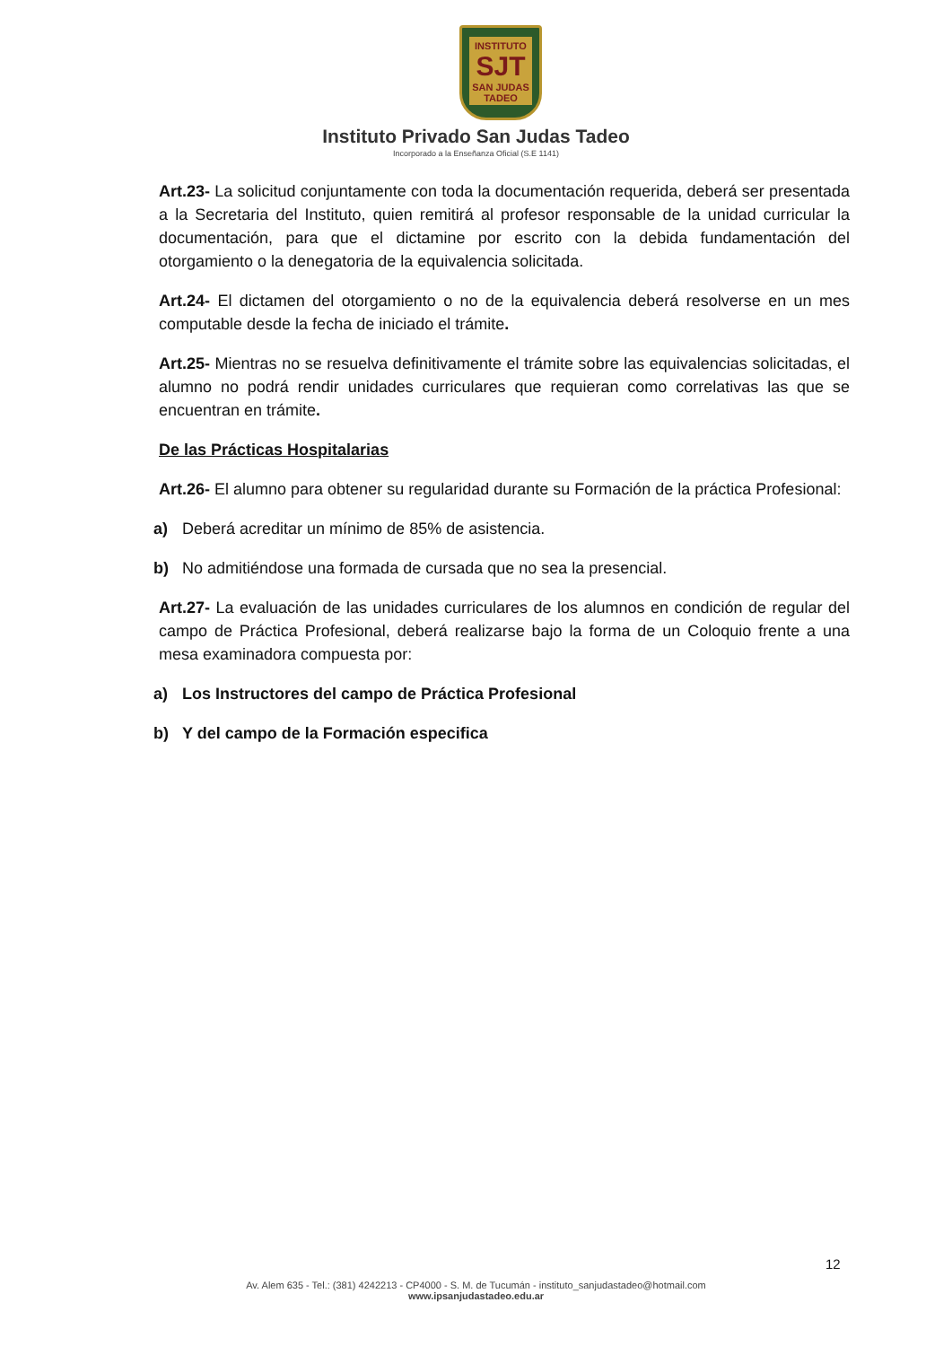INSTITUTO
SJT
SAN JUDAS TADEO
Instituto Privado San Judas Tadeo
Incorporado a la Enseñanza Oficial (S.E 1141)
Art.23- La solicitud conjuntamente con toda la documentación requerida, deberá ser presentada a la Secretaria del Instituto, quien remitirá al profesor responsable de la unidad curricular la documentación, para que el dictamine por escrito con la debida fundamentación del otorgamiento o la denegatoria de la equivalencia solicitada.
Art.24- El dictamen del otorgamiento o no de la equivalencia deberá resolverse en un mes computable desde la fecha de iniciado el trámite.
Art.25- Mientras no se resuelva definitivamente el trámite sobre las equivalencias solicitadas, el alumno no podrá rendir unidades curriculares que requieran como correlativas las que se encuentran en trámite.
De las Prácticas Hospitalarias
Art.26- El alumno para obtener su regularidad durante su Formación de la práctica Profesional:
a) Deberá acreditar un mínimo de 85% de asistencia.
b) No admitiéndose una formada de cursada que no sea la presencial.
Art.27- La evaluación de las unidades curriculares de los alumnos en condición de regular del campo de Práctica Profesional, deberá realizarse bajo la forma de un Coloquio frente a una mesa examinadora compuesta por:
a) Los Instructores del campo de Práctica Profesional
b) Y del campo de la Formación especifica
12
Av. Alem 635 - Tel.: (381) 4242213 - CP4000 - S. M. de Tucumán - instituto_sanjudastadeo@hotmail.com
www.ipsanjudastadeo.edu.ar